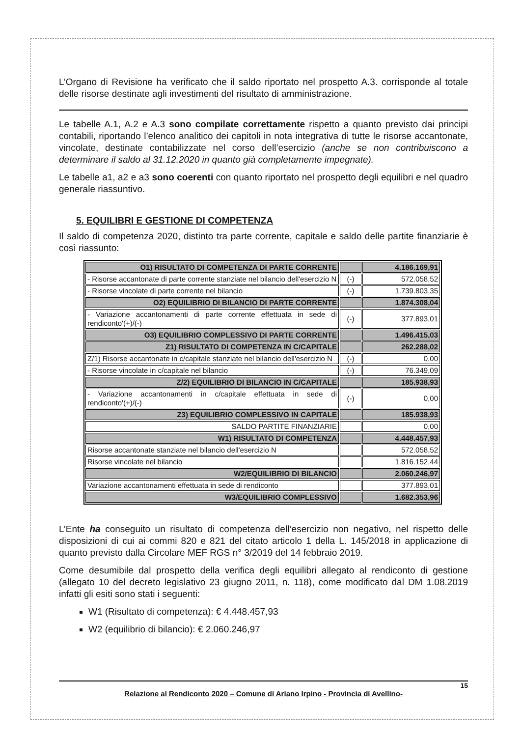L’Organo di Revisione ha verificato che il saldo riportato nel prospetto A.3. corrisponde al totale delle risorse destinate agli investimenti del risultato di amministrazione.
Le tabelle A.1, A.2 e A.3 sono compilate correttamente rispetto a quanto previsto dai principi contabili, riportando l’elenco analitico dei capitoli in nota integrativa di tutte le risorse accantonate, vincolate, destinate contabilizzate nel corso dell’esercizio (anche se non contribuiscono a determinare il saldo al 31.12.2020 in quanto già completamente impegnate).
Le tabelle a1, a2 e a3 sono coerenti con quanto riportato nel prospetto degli equilibri e nel quadro generale riassuntivo.
5. EQUILIBRI E GESTIONE DI COMPETENZA
Il saldo di competenza 2020, distinto tra parte corrente, capitale e saldo delle partite finanziarie è così riassunto:
| O1) RISULTATO DI COMPETENZA DI PARTE CORRENTE | | 4.186.169,91 |
| - Risorse accantonate di parte corrente stanziate nel bilancio dell'esercizio N | (-) | 572.058,52 |
| - Risorse vincolate di parte corrente nel bilancio | (-) | 1.739.803,35 |
| O2) EQUILIBRIO DI BILANCIO DI PARTE CORRENTE | | 1.874.308,04 |
| - Variazione accantonamenti di parte corrente effettuata in sede di rendiconto'(+)/(-) | (-) | 377.893,01 |
| O3) EQUILIBRIO COMPLESSIVO DI PARTE CORRENTE | | 1.496.415,03 |
| Z1) RISULTATO DI COMPETENZA IN C/CAPITALE | | 262.288,02 |
| Z/1) Risorse accantonate in c/capitale stanziate nel bilancio dell'esercizio N | (-) | 0,00 |
| - Risorse vincolate in c/capitale nel bilancio | (-) | 76.349,09 |
| Z/2) EQUILIBRIO DI BILANCIO IN C/CAPITALE | | 185.938,93 |
| - Variazione accantonamenti in c/capitale effettuata in sede di rendiconto'(+)/(-) | (-) | 0,00 |
| Z3) EQUILIBRIO COMPLESSIVO IN CAPITALE | | 185.938,93 |
| SALDO PARTITE FINANZIARIE | | 0,00 |
| W1) RISULTATO DI COMPETENZA | | 4.448.457,93 |
| Risorse accantonate stanziate nel bilancio dell'esercizio N | | 572.058,52 |
| Risorse vincolate nel bilancio | | 1.816.152,44 |
| W2/EQUILIBRIO DI BILANCIO | | 2.060.246,97 |
| Variazione accantonamenti effettuata in sede di rendiconto | | 377.893,01 |
| W3/EQUILIBRIO COMPLESSIVO | | 1.682.353,96 |
L’Ente ha conseguito un risultato di competenza dell’esercizio non negativo, nel rispetto delle disposizioni di cui ai commi 820 e 821 del citato articolo 1 della L. 145/2018 in applicazione di quanto previsto dalla Circolare MEF RGS n° 3/2019 del 14 febbraio 2019.
Come desumibile dal prospetto della verifica degli equilibri allegato al rendiconto di gestione (allegato 10 del decreto legislativo 23 giugno 2011, n. 118), come modificato dal DM 1.08.2019 infatti gli esiti sono stati i seguenti:
W1 (Risultato di competenza): € 4.448.457,93
W2 (equilibrio di bilancio): € 2.060.246,97
15
Relazione al Rendiconto 2020 – Comune di Ariano Irpino - Provincia di Avellino-